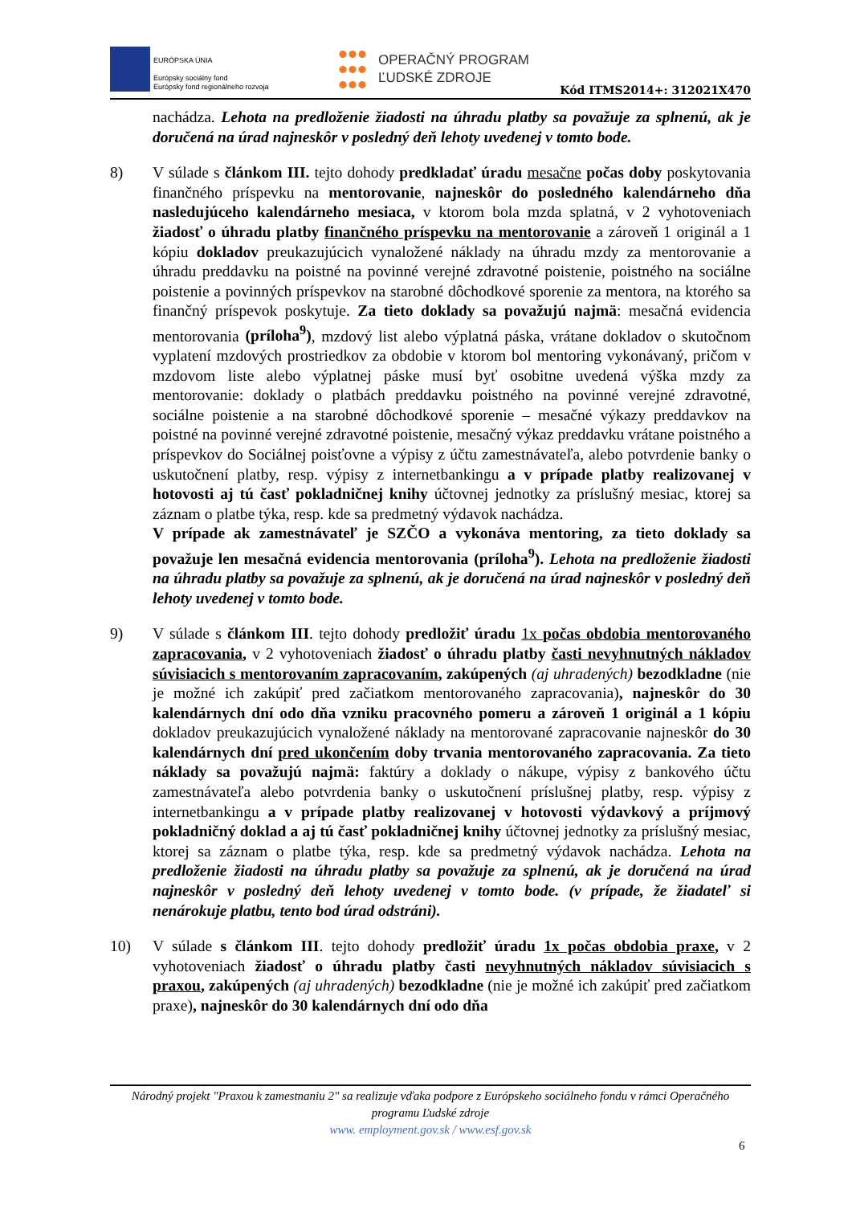EURÓPSKA ÚNIA
Európsky sociálny fond
Európsky fond regionálneho rozvoja
OPERAČNÝ PROGRAM
ĽUDSKÉ ZDROJE
Kód ITMS2014+: 312021X470
nachádza. Lehota na predloženie žiadosti na úhradu platby sa považuje za splnenú, ak je doručená na úrad najneskôr v posledný deň lehoty uvedenej v tomto bode.
8) V súlade s článkom III. tejto dohody predkladať úradu mesačne počas doby poskytovania finančného príspevku na mentorovanie, najneskôr do posledného kalendárneho dňa nasledujúceho kalendárneho mesiaca, v ktorom bola mzda splatná, v 2 vyhotoveniach žiadosť o úhradu platby finančného príspevku na mentorovanie a zároveň 1 originál a 1 kópiu dokladov preukazujúcich vynaložené náklady na úhradu mzdy za mentorovanie a úhradu preddavku na poistné na povinné verejné zdravotné poistenie, poistného na sociálne poistenie a povinných príspevkov na starobné dôchodkové sporenie za mentora, na ktorého sa finančný príspevok poskytuje. Za tieto doklady sa považujú najmä: mesačná evidencia mentorovania (príloha<sup>9</sup>), mzdový list alebo výplatná páska, vrátane dokladov o skutočnom vyplatení mzdových prostriedkov za obdobie v ktorom bol mentoring vykonávaný, pričom v mzdovom liste alebo výplatnej páske musí byť osobitne uvedená výška mzdy za mentorovanie: doklady o platbách preddavku poistného na povinné verejné zdravotné, sociálne poistenie a na starobné dôchodkové sporenie – mesačné výkazy preddavkov na poistné na povinné verejné zdravotné poistenie, mesačný výkaz preddavku vrátane poistného a príspevkov do Sociálnej poisťovne a výpisy z účtu zamestnávateľa, alebo potvrdenie banky o uskutočnení platby, resp. výpisy z internetbankingu a v prípade platby realizovanej v hotovosti aj tú časť pokladničnej knihy účtovnej jednotky za príslušný mesiac, ktorej sa záznam o platbe týka, resp. kde sa predmetný výdavok nachádza.
V prípade ak zamestnávateľ je SZČO a vykonáva mentoring, za tieto doklady sa považuje len mesačná evidencia mentorovania (príloha<sup>9</sup>). Lehota na predloženie žiadosti na úhradu platby sa považuje za splnenú, ak je doručená na úrad najneskôr v posledný deň lehoty uvedenej v tomto bode.
9) V súlade s článkom III. tejto dohody predložiť úradu 1x počas obdobia mentorovaného zapracovania, v 2 vyhotoveniach žiadosť o úhradu platby časti nevyhnutných nákladov súvisiacich s mentorovaním zapracovaním, zakúpených (aj uhradených) bezodkladne (nie je možné ich zakúpiť pred začiatkom mentorovaného zapracovania), najneskôr do 30 kalendárnych dní odo dňa vzniku pracovného pomeru a zároveň 1 originál a 1 kópiu dokladov preukazujúcich vynaložené náklady na mentorované zapracovanie najneskôr do 30 kalendárnych dní pred ukončením doby trvania mentorovaného zapracovania. Za tieto náklady sa považujú najmä: faktúry a doklady o nákupe, výpisy z bankového účtu zamestnávateľa alebo potvrdenia banky o uskutočnení príslušnej platby, resp. výpisy z internetbankingu a v prípade platby realizovanej v hotovosti výdavkový a príjmový pokladničný doklad a aj tú časť pokladničnej knihy účtovnej jednotky za príslušný mesiac, ktorej sa záznam o platbe týka, resp. kde sa predmetný výdavok nachádza. Lehota na predloženie žiadosti na úhradu platby sa považuje za splnenú, ak je doručená na úrad najneskôr v posledný deň lehoty uvedenej v tomto bode. (v prípade, že žiadateľ si nenárokuje platbu, tento bod úrad odstráni).
10) V súlade s článkom III. tejto dohody predložiť úradu 1x počas obdobia praxe, v 2 vyhotoveniach žiadosť o úhradu platby časti nevyhnutných nákladov súvisiacich s praxou, zakúpených (aj uhradených) bezodkladne (nie je možné ich zakúpiť pred začiatkom praxe), najneskôr do 30 kalendárnych dní odo dňa
Národný projekt "Praxou k zamestnaniu 2" sa realizuje vďaka podpore z Európskeho sociálneho fondu v rámci Operačného programu Ľudské zdroje
www. employment.gov.sk / www.esf.gov.sk
6